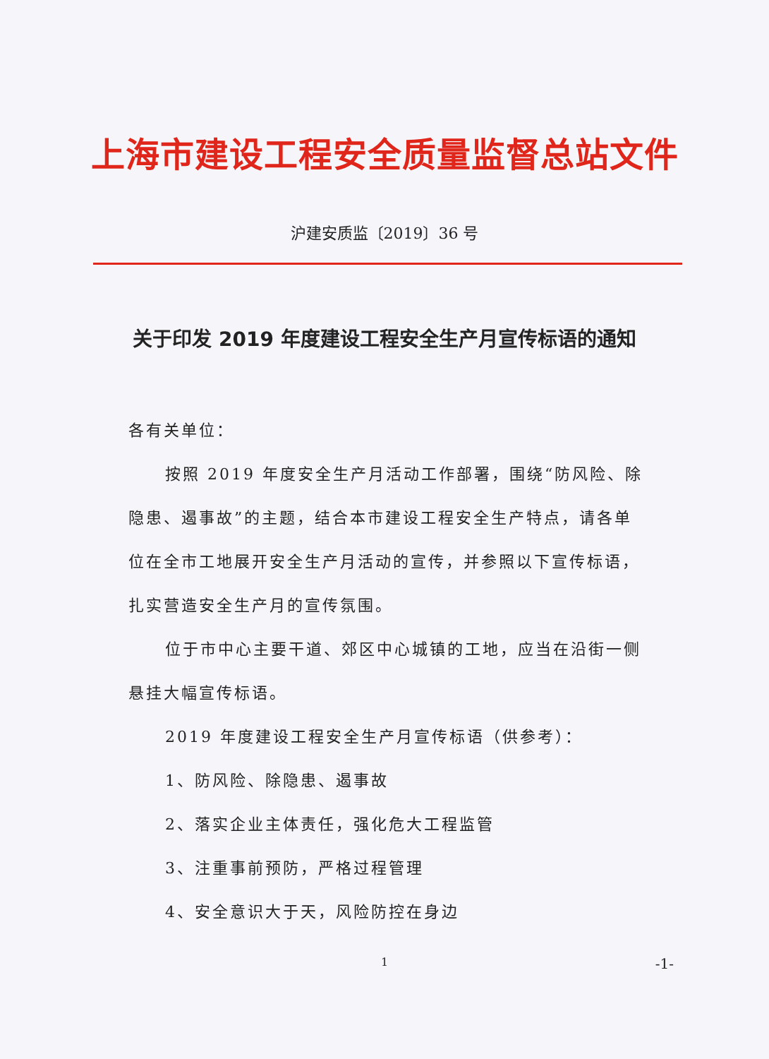上海市建设工程安全质量监督总站文件
沪建安质监〔2019〕36 号
关于印发 2019 年度建设工程安全生产月宣传标语的通知
各有关单位：
按照 2019 年度安全生产月活动工作部署，围绕“防风险、除隐患、遏事故”的主题，结合本市建设工程安全生产特点，请各单位在全市工地展开安全生产月活动的宣传，并参照以下宣传标语，扎实营造安全生产月的宣传氛围。
位于市中心主要干道、郊区中心城镇的工地，应当在沿街一侧悬挂大幅宣传标语。
2019 年度建设工程安全生产月宣传标语（供参考）：
1、防风险、除隐患、遏事故
2、落实企业主体责任，强化危大工程监管
3、注重事前预防，严格过程管理
4、安全意识大于天，风险防控在身边
1 -1-